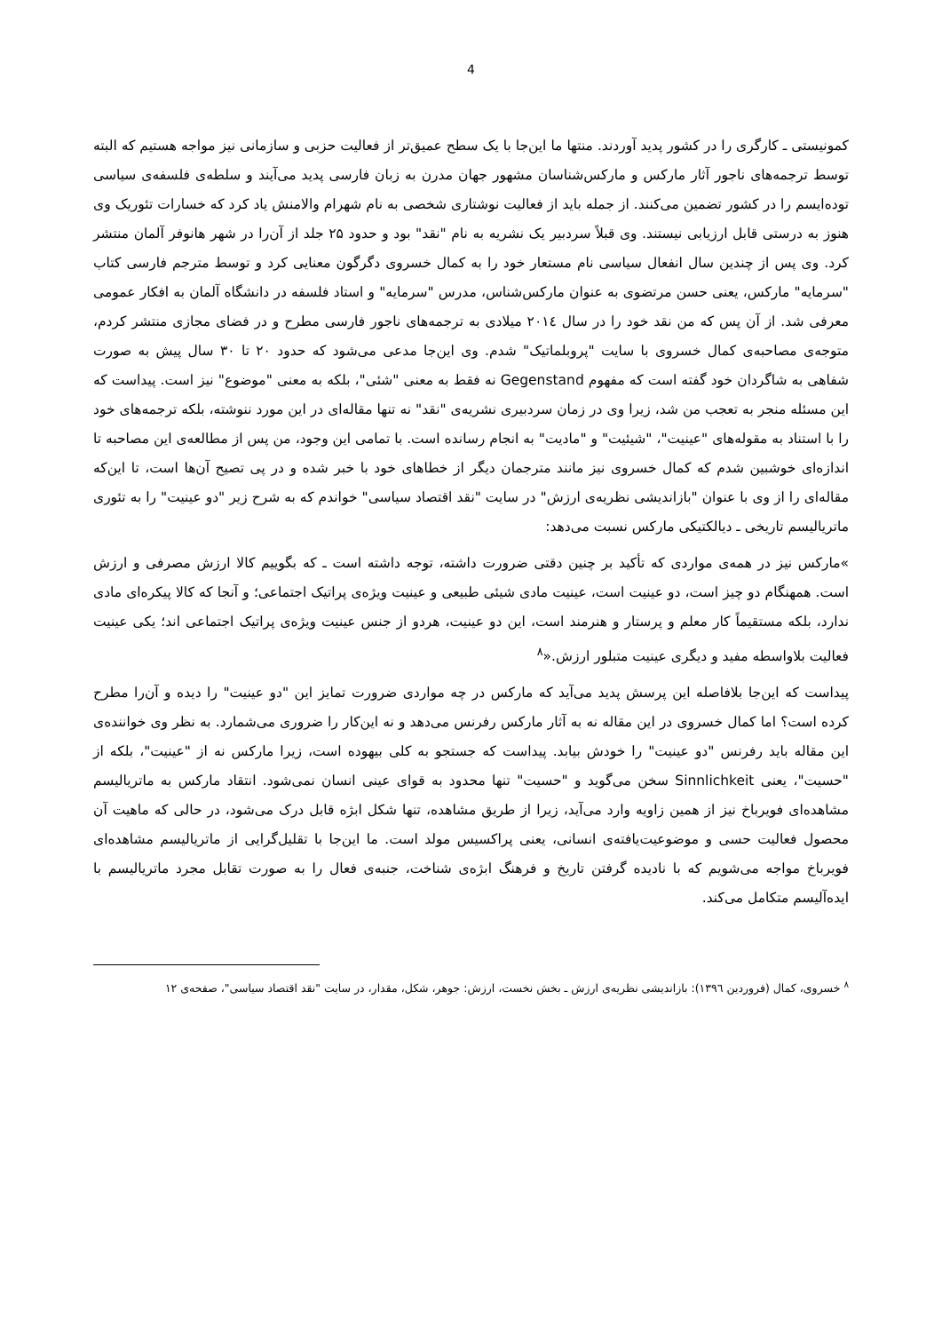4
کمونیستی ـ کارگری را در کشور پدید آوردند. منتها ما این‌جا با یک سطح عمیق‌تر از فعالیت حزبی و سازمانی نیز مواجه هستیم که البته توسط ترجمه‌های ناجور آثار مارکس و مارکس‌شناسان مشهور جهان مدرن به زبان فارسی پدید می‌آیند و سلطه‌ی فلسفه‌ی سیاسی توده‌ایسم را در کشور تضمین می‌کنند. از جمله باید از فعالیت نوشتاری شخصی به نام شهرام والامنش یاد کرد که خسارات تئوریک وی هنوز به درستی قابل ارزیابی نیستند. وی قبلاً سردبیر یک نشریه به نام "نقد" بود و حدود ۲۵ جلد از آن‌را در شهر هانوفر آلمان منتشر کرد. وی پس از چندین سال انفعال سیاسی نام مستعار خود را به کمال خسروی دگرگون معنایی کرد و توسط مترجم فارسی کتاب "سرمایه" مارکس، یعنی حسن مرتضوی به عنوان مارکس‌شناس، مدرس "سرمایه" و استاد فلسفه در دانشگاه آلمان به افکار عمومی معرفی شد. از آن پس که من نقد خود را در سال ۲۰۱٤ میلادی به ترجمه‌های ناجور فارسی مطرح و در فضای مجازی منتشر کردم، متوجه‌ی مصاحبه‌ی کمال خسروی با سایت "پروبلماتیک" شدم. وی این‌جا مدعی می‌شود که حدود ۲۰ تا ۳۰ سال پیش به صورت شفاهی به شاگردان خود گفته است که مفهوم Gegenstand نه فقط به معنی "شئی"، بلکه به معنی "موضوع" نیز است. پیداست که این مسئله منجر به تعجب من شد، زیرا وی در زمان سردبیری نشریه‌ی "نقد" نه تنها مقاله‌ای در این مورد ننوشته، بلکه ترجمه‌های خود را با استناد به مقوله‌های "عینیت"، "شیئیت" و "مادیت" به انجام رسانده است. با تمامی این وجود، من پس از مطالعه‌ی این مصاحبه تا اندازه‌ای خوشبین شدم که کمال خسروی نیز مانند مترجمان دیگر از خطاهای خود با خبر شده و در پی تصیح آن‌ها است، تا این‌که مقاله‌ای را از وی با عنوان "بازاندیشی نظریه‌ی ارزش" در سایت "نقد اقتصاد سیاسی" خواندم که به شرح زیر "دو عینیت" را به تئوری ماتریالیسم تاریخی ـ دیالکتیکی مارکس نسبت می‌دهد:
»مارکس نیز در همه‌ی مواردی که تأکید بر چنین دقتی ضرورت داشته، توجه داشته است ـ که بگوییم کالا ارزش مصرفی و ارزش است. همهنگام دو چیز است، دو عینیت است، عینیت مادی شیئی طبیعی و عینیت ویژه‌ی پراتیک اجتماعی؛ و آنجا که کالا پیکره‌ای مادی ندارد، بلکه مستقیماً کار معلم و پرستار و هنرمند است، این دو عینیت، هردو از جنس عینیت ویژه‌ی پراتیک اجتماعی اند؛ یکی عینیت فعالیت بلاواسطه مفید و دیگری عینیت متبلور ارزش.«<sup>۸</sup>
پیداست که این‌جا بلافاصله این پرسش پدید می‌آید که مارکس در چه مواردی ضرورت تمایز این "دو عینیت" را دیده و آن‌را مطرح کرده است؟ اما کمال خسروی در این مقاله نه به آثار مارکس رفرنس می‌دهد و نه این‌کار را ضروری می‌شمارد. به نظر وی خواننده‌ی این مقاله باید رفرنس "دو عینیت" را خودش بیابد. پیداست که جستجو به کلی بیهوده است، زیرا مارکس نه از "عینیت"، بلکه از "حسیت"، یعنی Sinnlichkeit سخن می‌گوید و "حسیت" تنها محدود به قوای عینی انسان نمی‌شود. انتقاد مارکس به ماتریالیسم مشاهده‌ای فویرباخ نیز از همین زاویه وارد می‌آید، زیرا از طریق مشاهده، تنها شکل ابژه قابل درک می‌شود، در حالی که ماهیت آن محصول فعالیت حسی و موضوعیت‌یافته‌ی انسانی، یعنی پراکسیس مولد است. ما این‌جا با تقلیل‌گرایی از ماتریالیسم مشاهده‌ای فویرباخ مواجه می‌شویم که با نادیده گرفتن تاریخ و فرهنگ ابژه‌ی شناخت، جنبه‌ی فعال را به صورت تقابل مجرد ماتریالیسم با ایده‌آلیسم متکامل می‌کند.
<sup>۸</sup> خسروی، کمال (فروردین ۱۳۹٦): بازاندیشی نظریه‌ی ارزش ـ بخش نخست، ارزش: جوهر، شکل، مقدار، در سایت "نقد اقتصاد سیاسی"، صفحه‌ی ۱۲